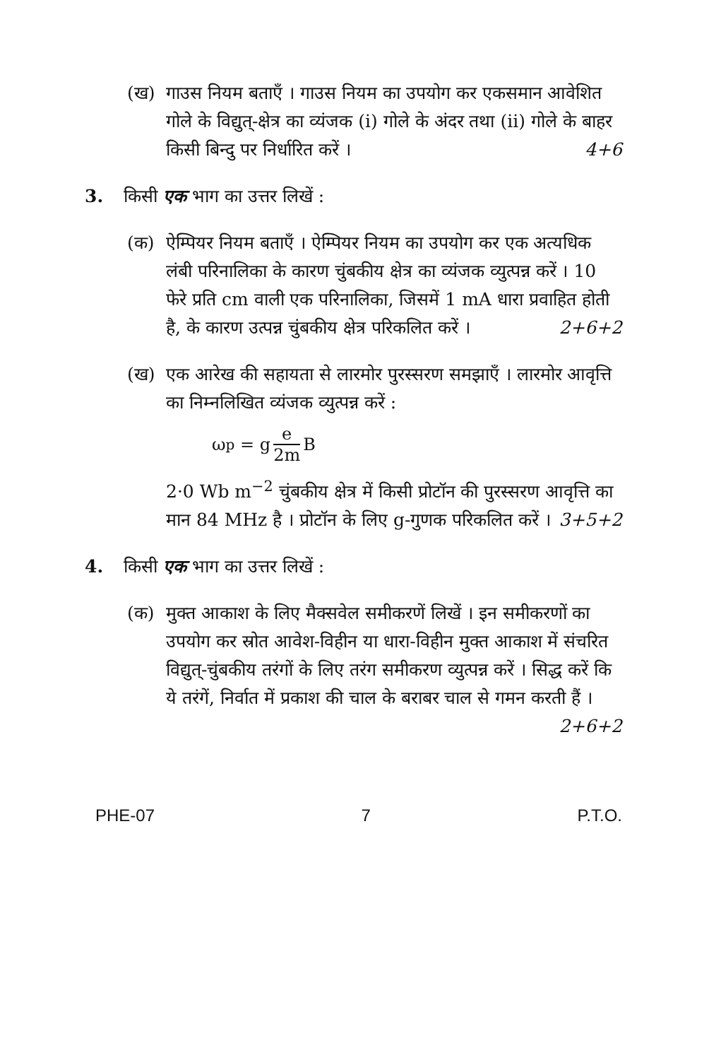(ख) गाउस नियम बताएँ । गाउस नियम का उपयोग कर एकसमान आवेशित गोले के विद्युत्-क्षेत्र का व्यंजक (i) गोले के अंदर तथा (ii) गोले के बाहर किसी बिन्दु पर निर्धारित करें । 4+6
3. किसी एक भाग का उत्तर लिखें :
(क) ऐम्पियर नियम बताएँ । ऐम्पियर नियम का उपयोग कर एक अत्यधिक लंबी परिनालिका के कारण चुंबकीय क्षेत्र का व्यंजक व्युत्पन्न करें । 10 फेरे प्रति cm वाली एक परिनालिका, जिसमें 1 mA धारा प्रवाहित होती है, के कारण उत्पन्न चुंबकीय क्षेत्र परिकलित करें । 2+6+2
(ख) एक आरेख की सहायता से लारमोर पुरस्सरण समझाएँ । लारमोर आवृत्ति का निम्नलिखित व्यंजक व्युत्पन्न करें :
ω<sub>p</sub> = g e 2m B
2·0 Wb m<sup>−2</sup> चुंबकीय क्षेत्र में किसी प्रोटॉन की पुरस्सरण आवृत्ति का मान 84 MHz है । प्रोटॉन के लिए g-गुणक परिकलित करें । 3+5+2
4. किसी एक भाग का उत्तर लिखें :
(क) मुक्त आकाश के लिए मैक्सवेल समीकरणें लिखें । इन समीकरणों का उपयोग कर स्रोत आवेश-विहीन या धारा-विहीन मुक्त आकाश में संचरित विद्युत्-चुंबकीय तरंगों के लिए तरंग समीकरण व्युत्पन्न करें । सिद्ध करें कि ये तरंगें, निर्वात में प्रकाश की चाल के बराबर चाल से गमन करती हैं । 2+6+2
PHE-07 7 P.T.O.